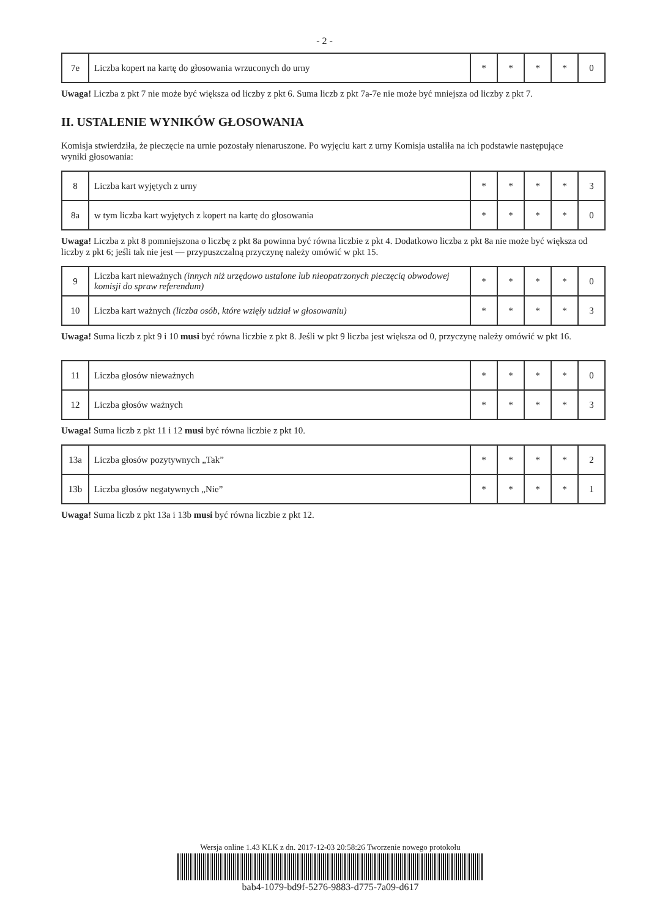- 2 -
| 7e | Liczba kopert na kartę do głosowania wrzuconych do urny | * | * | * | * | 0 |
Uwaga! Liczba z pkt 7 nie może być większa od liczby z pkt 6. Suma liczb z pkt 7a-7e nie może być mniejsza od liczby z pkt 7.
II. USTALENIE WYNIKÓW GŁOSOWANIA
Komisja stwierdziła, że pieczęcie na urnie pozostały nienaruszone. Po wyjęciu kart z urny Komisja ustaliła na ich podstawie następujące wyniki głosowania:
| 8 | Liczba kart wyjętych z urny | * | * | * | * | 3 |
| 8a | w tym liczba kart wyjętych z kopert na kartę do głosowania | * | * | * | * | 0 |
Uwaga! Liczba z pkt 8 pomniejszona o liczbę z pkt 8a powinna być równa liczbie z pkt 4. Dodatkowo liczba z pkt 8a nie może być większa od liczby z pkt 6; jeśli tak nie jest — przypuszczalną przyczynę należy omówić w pkt 15.
| 9 | Liczba kart nieważnych (innych niż urzędowo ustalone lub nieopatrzonych pieczęcią obwodowej komisji do spraw referendum) | * | * | * | * | 0 |
| 10 | Liczba kart ważnych (liczba osób, które wzięły udział w głosowaniu) | * | * | * | * | 3 |
Uwaga! Suma liczb z pkt 9 i 10 musi być równa liczbie z pkt 8. Jeśli w pkt 9 liczba jest większa od 0, przyczynę należy omówić w pkt 16.
| 11 | Liczba głosów nieważnych | * | * | * | * | 0 |
| 12 | Liczba głosów ważnych | * | * | * | * | 3 |
Uwaga! Suma liczb z pkt 11 i 12 musi być równa liczbie z pkt 10.
| 13a | Liczba głosów pozytywnych „Tak” | * | * | * | * | 2 |
| 13b | Liczba głosów negatywnych „Nie” | * | * | * | * | 1 |
Uwaga! Suma liczb z pkt 13a i 13b musi być równa liczbie z pkt 12.
Wersja online 1.43 KLK z dn. 2017-12-03 20:58:26 Tworzenie nowego protokołu
bab4-1079-bd9f-5276-9883-d775-7a09-d617